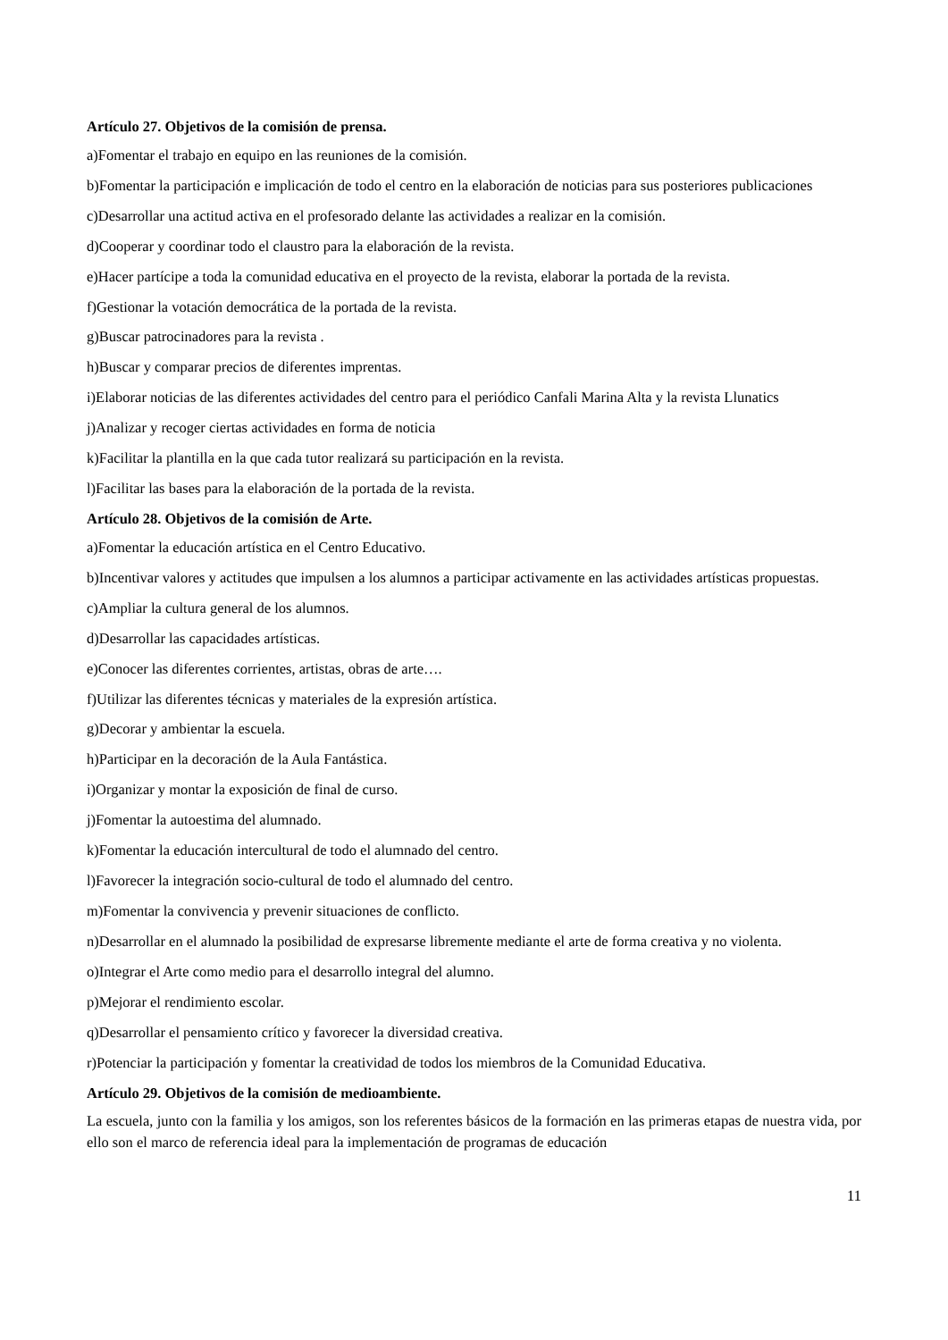Artículo 27. Objetivos de la comisión de prensa.
a)Fomentar el trabajo en equipo en las reuniones de la comisión.
b)Fomentar la participación e implicación de todo el centro en la elaboración de noticias para sus posteriores publicaciones
c)Desarrollar una actitud activa en el profesorado delante las actividades a realizar en la comisión.
d)Cooperar y coordinar todo el claustro para la elaboración de la revista.
e)Hacer partícipe a toda la comunidad educativa en el proyecto de la revista, elaborar la portada de la revista.
f)Gestionar la votación democrática de la portada de la revista.
g)Buscar patrocinadores para la revista .
h)Buscar y comparar precios de diferentes imprentas.
i)Elaborar noticias de las diferentes actividades del centro para el periódico Canfali Marina Alta y la revista Llunatics
j)Analizar y recoger ciertas actividades en forma de noticia
k)Facilitar la plantilla en la que cada tutor realizará su participación en la revista.
l)Facilitar las bases para la elaboración de la portada de la revista.
Artículo 28. Objetivos de la comisión de Arte.
a)Fomentar la educación artística en el Centro Educativo.
b)Incentivar valores y actitudes que impulsen a los alumnos a participar activamente en las actividades artísticas propuestas.
c)Ampliar la cultura general de los alumnos.
d)Desarrollar las capacidades artísticas.
e)Conocer las diferentes corrientes, artistas, obras de arte….
f)Utilizar las diferentes técnicas y materiales de la expresión artística.
g)Decorar y ambientar la escuela.
h)Participar en la decoración de la Aula Fantástica.
i)Organizar y montar la exposición de final de curso.
j)Fomentar la autoestima del alumnado.
k)Fomentar la educación intercultural de todo el alumnado del centro.
l)Favorecer la integración socio-cultural de todo el alumnado del centro.
m)Fomentar la convivencia y prevenir situaciones de conflicto.
n)Desarrollar en el alumnado la posibilidad de expresarse libremente mediante el arte de forma creativa y no violenta.
o)Integrar el Arte como medio para el desarrollo integral del alumno.
p)Mejorar el rendimiento escolar.
q)Desarrollar el pensamiento crítico y favorecer la diversidad creativa.
r)Potenciar la participación y fomentar la creatividad de todos los miembros de la Comunidad Educativa.
Artículo 29. Objetivos de la comisión de medioambiente.
La escuela, junto con la familia y los amigos, son los referentes básicos de la formación en las primeras etapas de nuestra vida, por ello son el marco de referencia ideal para la implementación de programas de educación
11